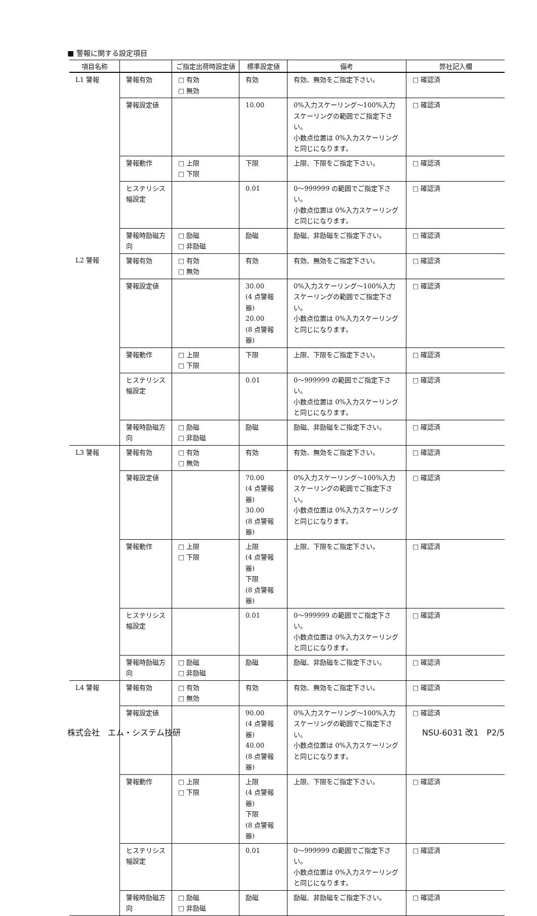■ 警報に関する設定項目
| 項目名称 | | ご指定出荷時設定値 | 標準設定値 | 備考 | 弊社記入欄 |
| --- | --- | --- | --- | --- | --- |
| L1 警報 | 警報有効 | □ 有効 □ 無効 | 有効 | 有効、無効をご指定下さい。 | □ 確認済 |
| | 警報設定値 | | 10.00 | 0%入力スケーリング～100%入力スケーリングの範囲でご指定下さい。 小数点位置は 0%入力スケーリングと同じになります。 | □ 確認済 |
| | 警報動作 | □ 上限 □ 下限 | 下限 | 上限、下限をご指定下さい。 | □ 確認済 |
| | ヒステリシス幅設定 | | 0.01 | 0～999999 の範囲でご指定下さい。 小数点位置は 0%入力スケーリングと同じになります。 | □ 確認済 |
| | 警報時励磁方向 | □ 励磁 □ 非励磁 | 励磁 | 励磁、非励磁をご指定下さい。 | □ 確認済 |
| L2 警報 | 警報有効 | □ 有効 □ 無効 | 有効 | 有効、無効をご指定下さい。 | □ 確認済 |
| | 警報設定値 | | 30.00 (4 点警報器) 20.00 (8 点警報器) | 0%入力スケーリング～100%入力スケーリングの範囲でご指定下さい。 小数点位置は 0%入力スケーリングと同じになります。 | □ 確認済 |
| | 警報動作 | □ 上限 □ 下限 | 下限 | 上限、下限をご指定下さい。 | □ 確認済 |
| | ヒステリシス幅設定 | | 0.01 | 0～999999 の範囲でご指定下さい。 小数点位置は 0%入力スケーリングと同じになります。 | □ 確認済 |
| | 警報時励磁方向 | □ 励磁 □ 非励磁 | 励磁 | 励磁、非励磁をご指定下さい。 | □ 確認済 |
| L3 警報 | 警報有効 | □ 有効 □ 無効 | 有効 | 有効、無効をご指定下さい。 | □ 確認済 |
| | 警報設定値 | | 70.00 (4 点警報器) 30.00 (8 点警報器) | 0%入力スケーリング～100%入力スケーリングの範囲でご指定下さい。 小数点位置は 0%入力スケーリングと同じになります。 | □ 確認済 |
| | 警報動作 | □ 上限 □ 下限 | 上限 (4 点警報器) 下限 (8 点警報器) | 上限、下限をご指定下さい。 | □ 確認済 |
| | ヒステリシス幅設定 | | 0.01 | 0～999999 の範囲でご指定下さい。 小数点位置は 0%入力スケーリングと同じになります。 | □ 確認済 |
| | 警報時励磁方向 | □ 励磁 □ 非励磁 | 励磁 | 励磁、非励磁をご指定下さい。 | □ 確認済 |
| L4 警報 | 警報有効 | □ 有効 □ 無効 | 有効 | 有効、無効をご指定下さい。 | □ 確認済 |
| | 警報設定値 | | 90.00 (4 点警報器) 40.00 (8 点警報器) | 0%入力スケーリング～100%入力スケーリングの範囲でご指定下さい。 小数点位置は 0%入力スケーリングと同じになります。 | □ 確認済 |
| | 警報動作 | □ 上限 □ 下限 | 上限 (4 点警報器) 下限 (8 点警報器) | 上限、下限をご指定下さい。 | □ 確認済 |
| | ヒステリシス幅設定 | | 0.01 | 0～999999 の範囲でご指定下さい。 小数点位置は 0%入力スケーリングと同じになります。 | □ 確認済 |
| | 警報時励磁方向 | □ 励磁 □ 非励磁 | 励磁 | 励磁、非励磁をご指定下さい。 | □ 確認済 |
株式会社　エム・システム技研 NSU-6031 改1　P2/5